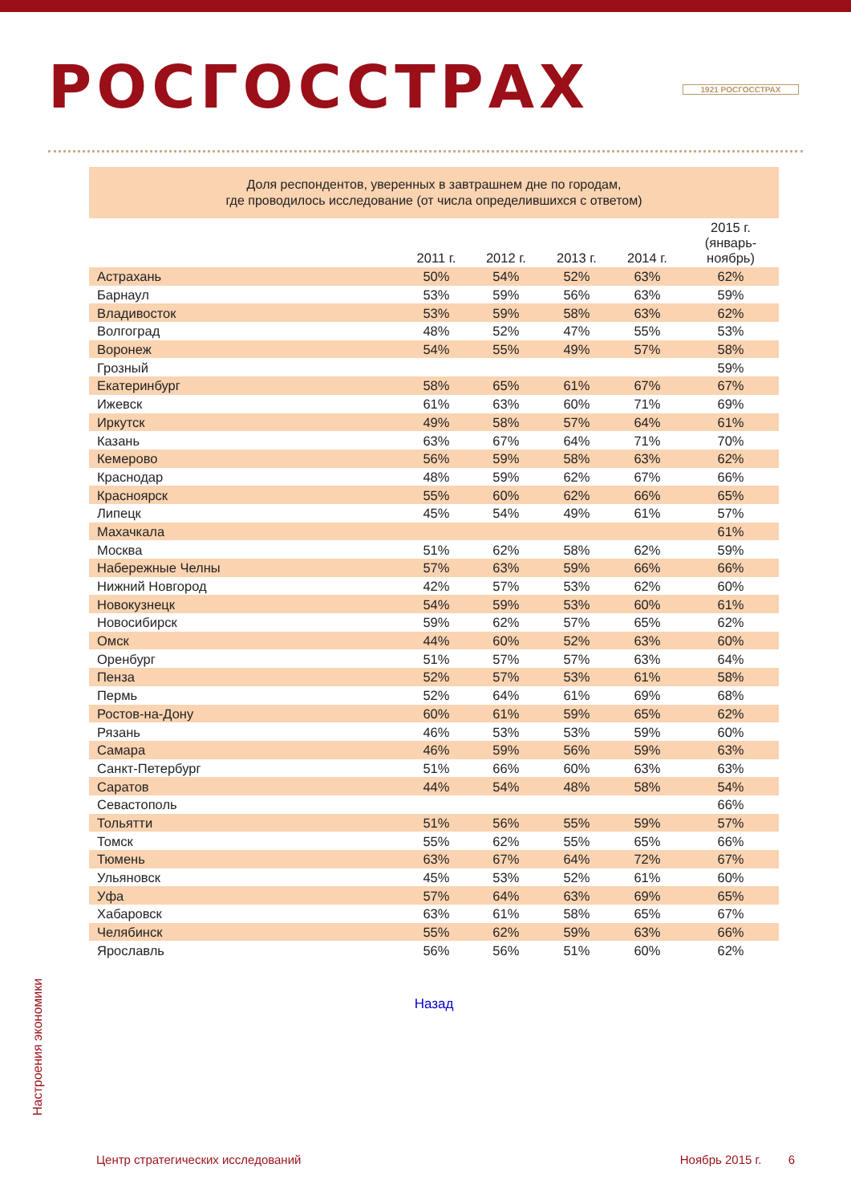РОСГОССТРАХ
1921 РОСГОССТРАХ
Доля респондентов, уверенных в завтрашнем дне по городам,
где проводилось исследование (от числа определившихся с ответом)
| | 2011 г. | 2012 г. | 2013 г. | 2014 г. | 2015 г. (январь- ноябрь) |
| --- | --- | --- | --- | --- | --- |
| Астрахань | 50% | 54% | 52% | 63% | 62% |
| Барнаул | 53% | 59% | 56% | 63% | 59% |
| Владивосток | 53% | 59% | 58% | 63% | 62% |
| Волгоград | 48% | 52% | 47% | 55% | 53% |
| Воронеж | 54% | 55% | 49% | 57% | 58% |
| Грозный | | | | | 59% |
| Екатеринбург | 58% | 65% | 61% | 67% | 67% |
| Ижевск | 61% | 63% | 60% | 71% | 69% |
| Иркутск | 49% | 58% | 57% | 64% | 61% |
| Казань | 63% | 67% | 64% | 71% | 70% |
| Кемерово | 56% | 59% | 58% | 63% | 62% |
| Краснодар | 48% | 59% | 62% | 67% | 66% |
| Красноярск | 55% | 60% | 62% | 66% | 65% |
| Липецк | 45% | 54% | 49% | 61% | 57% |
| Махачкала | | | | | 61% |
| Москва | 51% | 62% | 58% | 62% | 59% |
| Набережные Челны | 57% | 63% | 59% | 66% | 66% |
| Нижний Новгород | 42% | 57% | 53% | 62% | 60% |
| Новокузнецк | 54% | 59% | 53% | 60% | 61% |
| Новосибирск | 59% | 62% | 57% | 65% | 62% |
| Омск | 44% | 60% | 52% | 63% | 60% |
| Оренбург | 51% | 57% | 57% | 63% | 64% |
| Пенза | 52% | 57% | 53% | 61% | 58% |
| Пермь | 52% | 64% | 61% | 69% | 68% |
| Ростов-на-Дону | 60% | 61% | 59% | 65% | 62% |
| Рязань | 46% | 53% | 53% | 59% | 60% |
| Самара | 46% | 59% | 56% | 59% | 63% |
| Санкт-Петербург | 51% | 66% | 60% | 63% | 63% |
| Саратов | 44% | 54% | 48% | 58% | 54% |
| Севастополь | | | | | 66% |
| Тольятти | 51% | 56% | 55% | 59% | 57% |
| Томск | 55% | 62% | 55% | 65% | 66% |
| Тюмень | 63% | 67% | 64% | 72% | 67% |
| Ульяновск | 45% | 53% | 52% | 61% | 60% |
| Уфа | 57% | 64% | 63% | 69% | 65% |
| Хабаровск | 63% | 61% | 58% | 65% | 67% |
| Челябинск | 55% | 62% | 59% | 63% | 66% |
| Ярославль | 56% | 56% | 51% | 60% | 62% |
Назад
Настроения экономики
Центр стратегических исследований Ноябрь 2015 г. 6